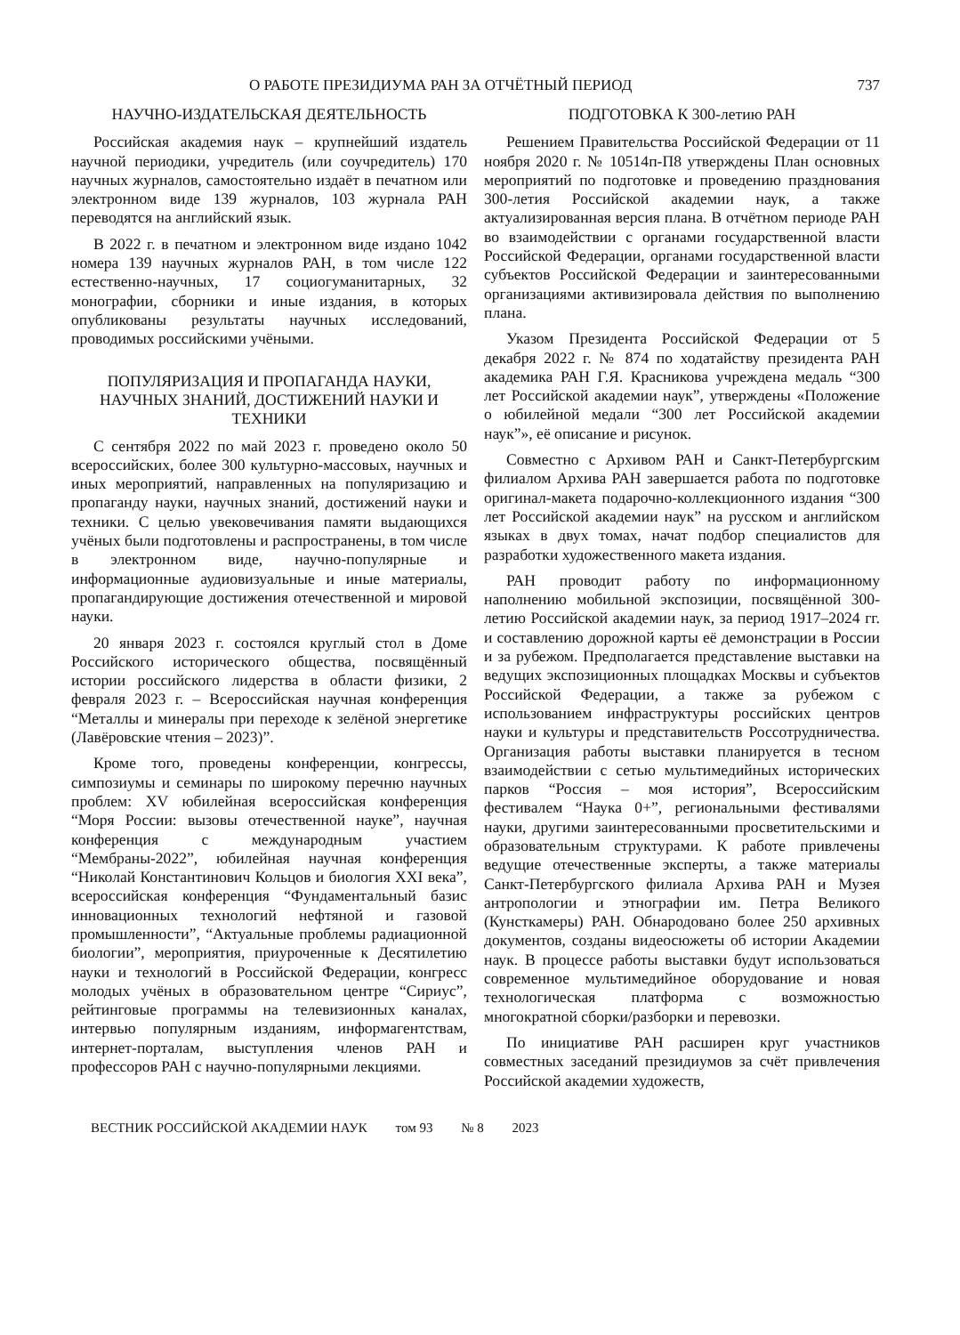О РАБОТЕ ПРЕЗИДИУМА РАН ЗА ОТЧЁТНЫЙ ПЕРИОД 737
НАУЧНО-ИЗДАТЕЛЬСКАЯ ДЕЯТЕЛЬНОСТЬ
Российская академия наук – крупнейший издатель научной периодики, учредитель (или соучредитель) 170 научных журналов, самостоятельно издаёт в печатном или электронном виде 139 журналов, 103 журнала РАН переводятся на английский язык.
В 2022 г. в печатном и электронном виде издано 1042 номера 139 научных журналов РАН, в том числе 122 естественно-научных, 17 социогуманитарных, 32 монографии, сборники и иные издания, в которых опубликованы результаты научных исследований, проводимых российскими учёными.
ПОПУЛЯРИЗАЦИЯ И ПРОПАГАНДА НАУКИ, НАУЧНЫХ ЗНАНИЙ, ДОСТИЖЕНИЙ НАУКИ И ТЕХНИКИ
С сентября 2022 по май 2023 г. проведено около 50 всероссийских, более 300 культурно-массовых, научных и иных мероприятий, направленных на популяризацию и пропаганду науки, научных знаний, достижений науки и техники. С целью увековечивания памяти выдающихся учёных были подготовлены и распространены, в том числе в электронном виде, научно-популярные и информационные аудиовизуальные и иные материалы, пропагандирующие достижения отечественной и мировой науки.
20 января 2023 г. состоялся круглый стол в Доме Российского исторического общества, посвящённый истории российского лидерства в области физики, 2 февраля 2023 г. – Всероссийская научная конференция “Металлы и минералы при переходе к зелёной энергетике (Лавёровские чтения – 2023)”.
Кроме того, проведены конференции, конгрессы, симпозиумы и семинары по широкому перечню научных проблем: XV юбилейная всероссийская конференция “Моря России: вызовы отечественной науке”, научная конференция с международным участием “Мембраны-2022”, юбилейная научная конференция “Николай Константинович Кольцов и биология XXI века”, всероссийская конференция “Фундаментальный базис инновационных технологий нефтяной и газовой промышленности”, “Актуальные проблемы радиационной биологии”, мероприятия, приуроченные к Десятилетию науки и технологий в Российской Федерации, конгресс молодых учёных в образовательном центре “Сириус”, рейтинговые программы на телевизионных каналах, интервью популярным изданиям, информагентствам, интернет-порталам, выступления членов РАН и профессоров РАН с научно-популярными лекциями.
ПОДГОТОВКА К 300-летию РАН
Решением Правительства Российской Федерации от 11 ноября 2020 г. № 10514п-П8 утверждены План основных мероприятий по подготовке и проведению празднования 300-летия Российской академии наук, а также актуализированная версия плана. В отчётном периоде РАН во взаимодействии с органами государственной власти Российской Федерации, органами государственной власти субъектов Российской Федерации и заинтересованными организациями активизировала действия по выполнению плана.
Указом Президента Российской Федерации от 5 декабря 2022 г. № 874 по ходатайству президента РАН академика РАН Г.Я. Красникова учреждена медаль “300 лет Российской академии наук”, утверждены «Положение о юбилейной медали “300 лет Российской академии наук”», её описание и рисунок.
Совместно с Архивом РАН и Санкт-Петербургским филиалом Архива РАН завершается работа по подготовке оригинал-макета подарочно-коллекционного издания “300 лет Российской академии наук” на русском и английском языках в двух томах, начат подбор специалистов для разработки художественного макета издания.
РАН проводит работу по информационному наполнению мобильной экспозиции, посвящённой 300-летию Российской академии наук, за период 1917–2024 гг. и составлению дорожной карты её демонстрации в России и за рубежом. Предполагается представление выставки на ведущих экспозиционных площадках Москвы и субъектов Российской Федерации, а также за рубежом с использованием инфраструктуры российских центров науки и культуры и представительств Россотрудничества. Организация работы выставки планируется в тесном взаимодействии с сетью мультимедийных исторических парков “Россия – моя история”, Всероссийским фестивалем “Наука 0+”, региональными фестивалями науки, другими заинтересованными просветительскими и образовательным структурами. К работе привлечены ведущие отечественные эксперты, а также материалы Санкт-Петербургского филиала Архива РАН и Музея антропологии и этнографии им. Петра Великого (Кунсткамеры) РАН. Обнародовано более 250 архивных документов, созданы видеосюжеты об истории Академии наук. В процессе работы выставки будут использоваться современное мультимедийное оборудование и новая технологическая платформа с возможностью многократной сборки/разборки и перевозки.
По инициативе РАН расширен круг участников совместных заседаний президиумов за счёт привлечения Российской академии художеств,
ВЕСТНИК РОССИЙСКОЙ АКАДЕМИИ НАУК том 93 № 8 2023